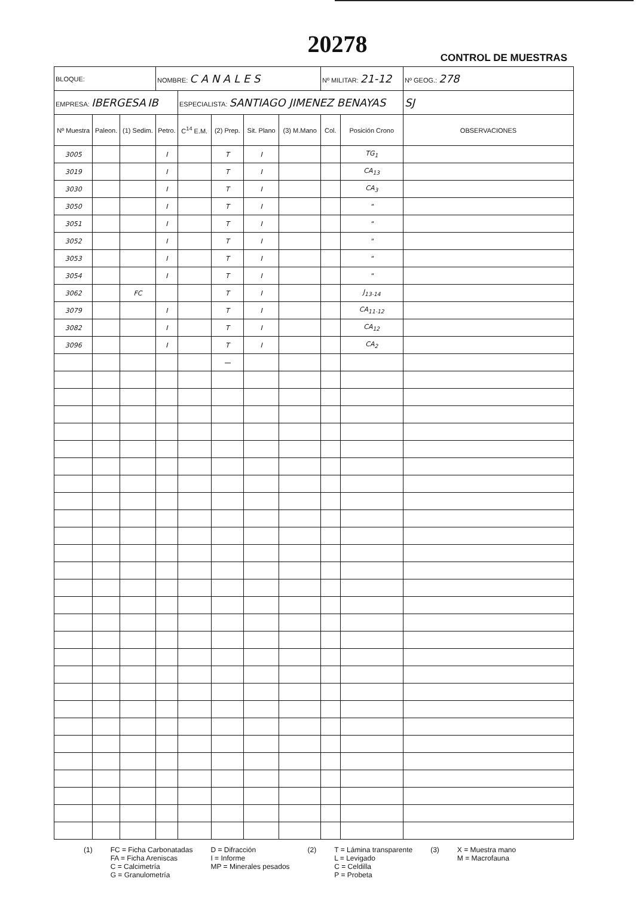20278
CONTROL DE MUESTRAS
| BLOQUE: | | | NOMBRE: C A N A L E S | | | | | Nº MILITAR: 21-12 | | Nº GEOG.: 278 |
| EMPRESA: IBERGESA IB | | | | ESPECIALISTA: SANTIAGO JIMENEZ BENAYAS | | | | | | SJ |
| Nº Muestra | Paleon. | (1) Sedim. | Petro. | C<sup>14</sup> E.M. | (2) Prep. | Sit. Plano | (3) M.Mano | Col. | Posición Crono | OBSERVACIONES |
| 3005 | | | I | | T | I | | | TG<sub>1</sub> | |
| 3019 | | | I | | T | I | | | CA<sub>13</sub> | |
| 3030 | | | I | | T | I | | | CA<sub>3</sub> | |
| 3050 | | | I | | T | I | | | " | |
| 3051 | | | I | | T | I | | | " | |
| 3052 | | | I | | T | I | | | " | |
| 3053 | | | I | | T | I | | | " | |
| 3054 | | | I | | T | I | | | " | |
| 3062 | | FC | | | T | I | | | J<sub>13-14</sub> | |
| 3079 | | | I | | T | I | | | CA<sub>11-12</sub> | |
| 3082 | | | I | | T | I | | | CA<sub>12</sub> | |
| 3096 | | | I | | T | I | | | CA<sub>2</sub> | |
| | | | | | — | | | | | |
(1) FC = Ficha Carbonatadas
FA = Ficha Areniscas
C = Calcimetría
G = Granulometría
D = Difracción
I = Informe
MP = Minerales pesados
(2) T = Lámina transparente
L = Levigado
C = Celdilla
P = Probeta
(3) X = Muestra mano
M = Macrofauna